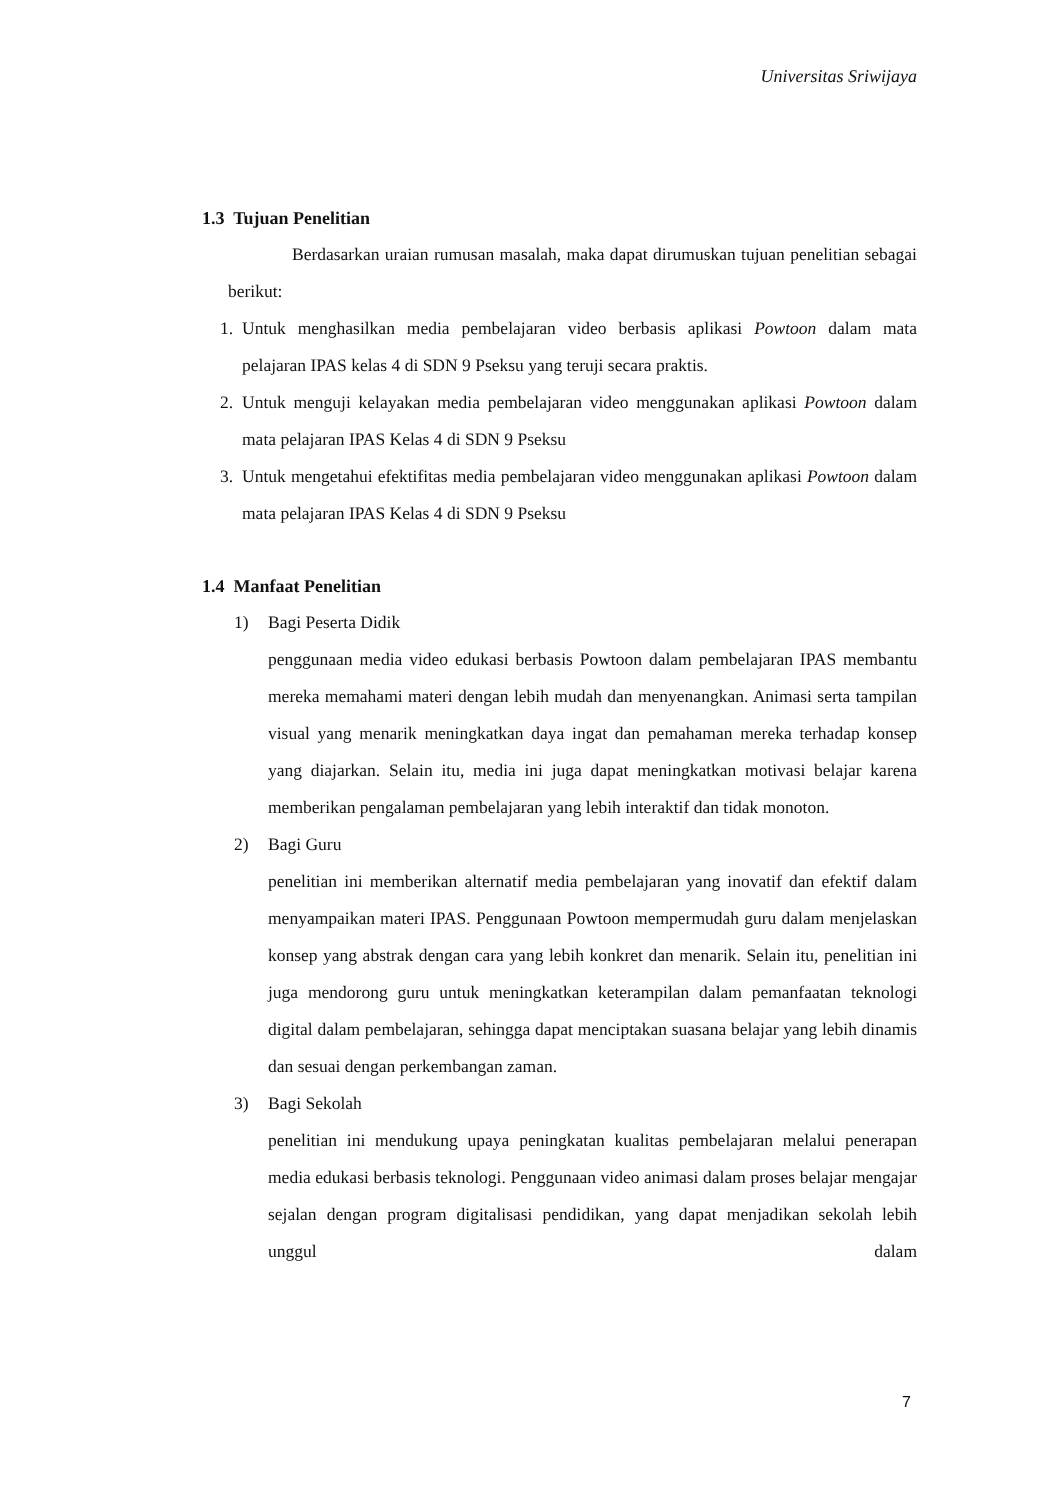Universitas Sriwijaya
1.3 Tujuan Penelitian
Berdasarkan uraian rumusan masalah, maka dapat dirumuskan tujuan penelitian sebagai berikut:
1. Untuk menghasilkan media pembelajaran video berbasis aplikasi Powtoon dalam mata pelajaran IPAS kelas 4 di SDN 9 Pseksu yang teruji secara praktis.
2. Untuk menguji kelayakan media pembelajaran video menggunakan aplikasi Powtoon dalam mata pelajaran IPAS Kelas 4 di SDN 9 Pseksu
3. Untuk mengetahui efektifitas media pembelajaran video menggunakan aplikasi Powtoon dalam mata pelajaran IPAS Kelas 4 di SDN 9 Pseksu
1.4 Manfaat Penelitian
1) Bagi Peserta Didik
penggunaan media video edukasi berbasis Powtoon dalam pembelajaran IPAS membantu mereka memahami materi dengan lebih mudah dan menyenangkan. Animasi serta tampilan visual yang menarik meningkatkan daya ingat dan pemahaman mereka terhadap konsep yang diajarkan. Selain itu, media ini juga dapat meningkatkan motivasi belajar karena memberikan pengalaman pembelajaran yang lebih interaktif dan tidak monoton.
2) Bagi Guru
penelitian ini memberikan alternatif media pembelajaran yang inovatif dan efektif dalam menyampaikan materi IPAS. Penggunaan Powtoon mempermudah guru dalam menjelaskan konsep yang abstrak dengan cara yang lebih konkret dan menarik. Selain itu, penelitian ini juga mendorong guru untuk meningkatkan keterampilan dalam pemanfaatan teknologi digital dalam pembelajaran, sehingga dapat menciptakan suasana belajar yang lebih dinamis dan sesuai dengan perkembangan zaman.
3) Bagi Sekolah
penelitian ini mendukung upaya peningkatan kualitas pembelajaran melalui penerapan media edukasi berbasis teknologi. Penggunaan video animasi dalam proses belajar mengajar sejalan dengan program digitalisasi pendidikan, yang dapat menjadikan sekolah lebih unggul dalam
7